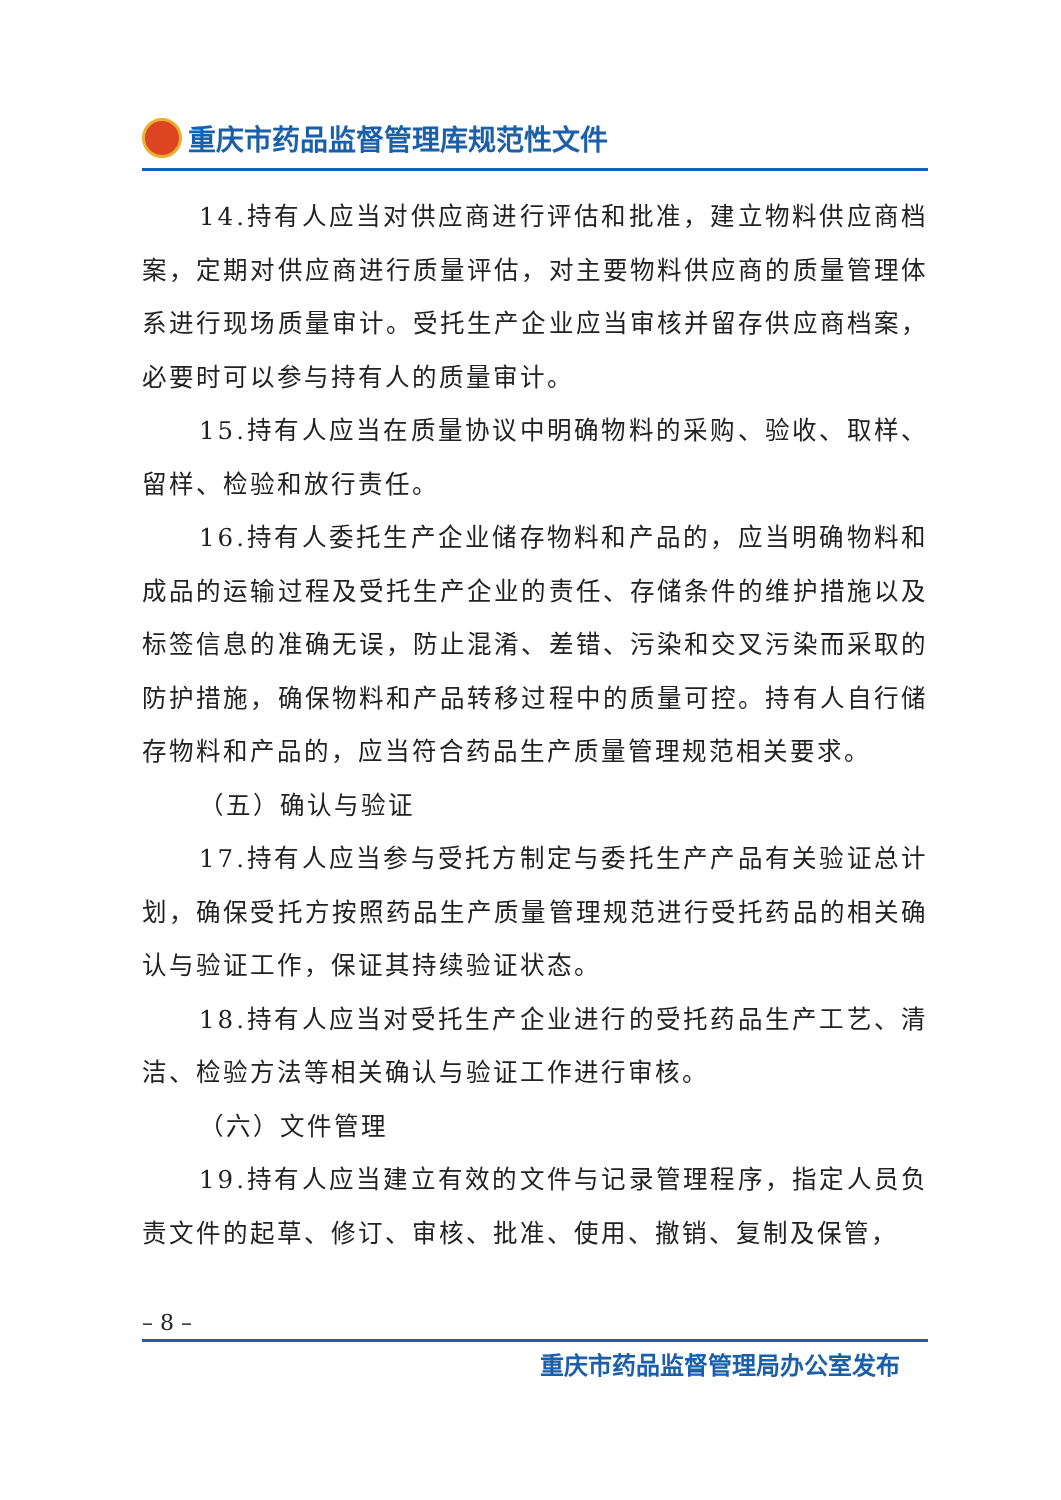重庆市药品监督管理库规范性文件
14.持有人应当对供应商进行评估和批准，建立物料供应商档案，定期对供应商进行质量评估，对主要物料供应商的质量管理体系进行现场质量审计。受托生产企业应当审核并留存供应商档案，必要时可以参与持有人的质量审计。
15.持有人应当在质量协议中明确物料的采购、验收、取样、留样、检验和放行责任。
16.持有人委托生产企业储存物料和产品的，应当明确物料和成品的运输过程及受托生产企业的责任、存储条件的维护措施以及标签信息的准确无误，防止混淆、差错、污染和交叉污染而采取的防护措施，确保物料和产品转移过程中的质量可控。持有人自行储存物料和产品的，应当符合药品生产质量管理规范相关要求。
（五）确认与验证
17.持有人应当参与受托方制定与委托生产产品有关验证总计划，确保受托方按照药品生产质量管理规范进行受托药品的相关确认与验证工作，保证其持续验证状态。
18.持有人应当对受托生产企业进行的受托药品生产工艺、清洁、检验方法等相关确认与验证工作进行审核。
（六）文件管理
19.持有人应当建立有效的文件与记录管理程序，指定人员负责文件的起草、修订、审核、批准、使用、撤销、复制及保管，
– 8 –
重庆市药品监督管理局办公室发布